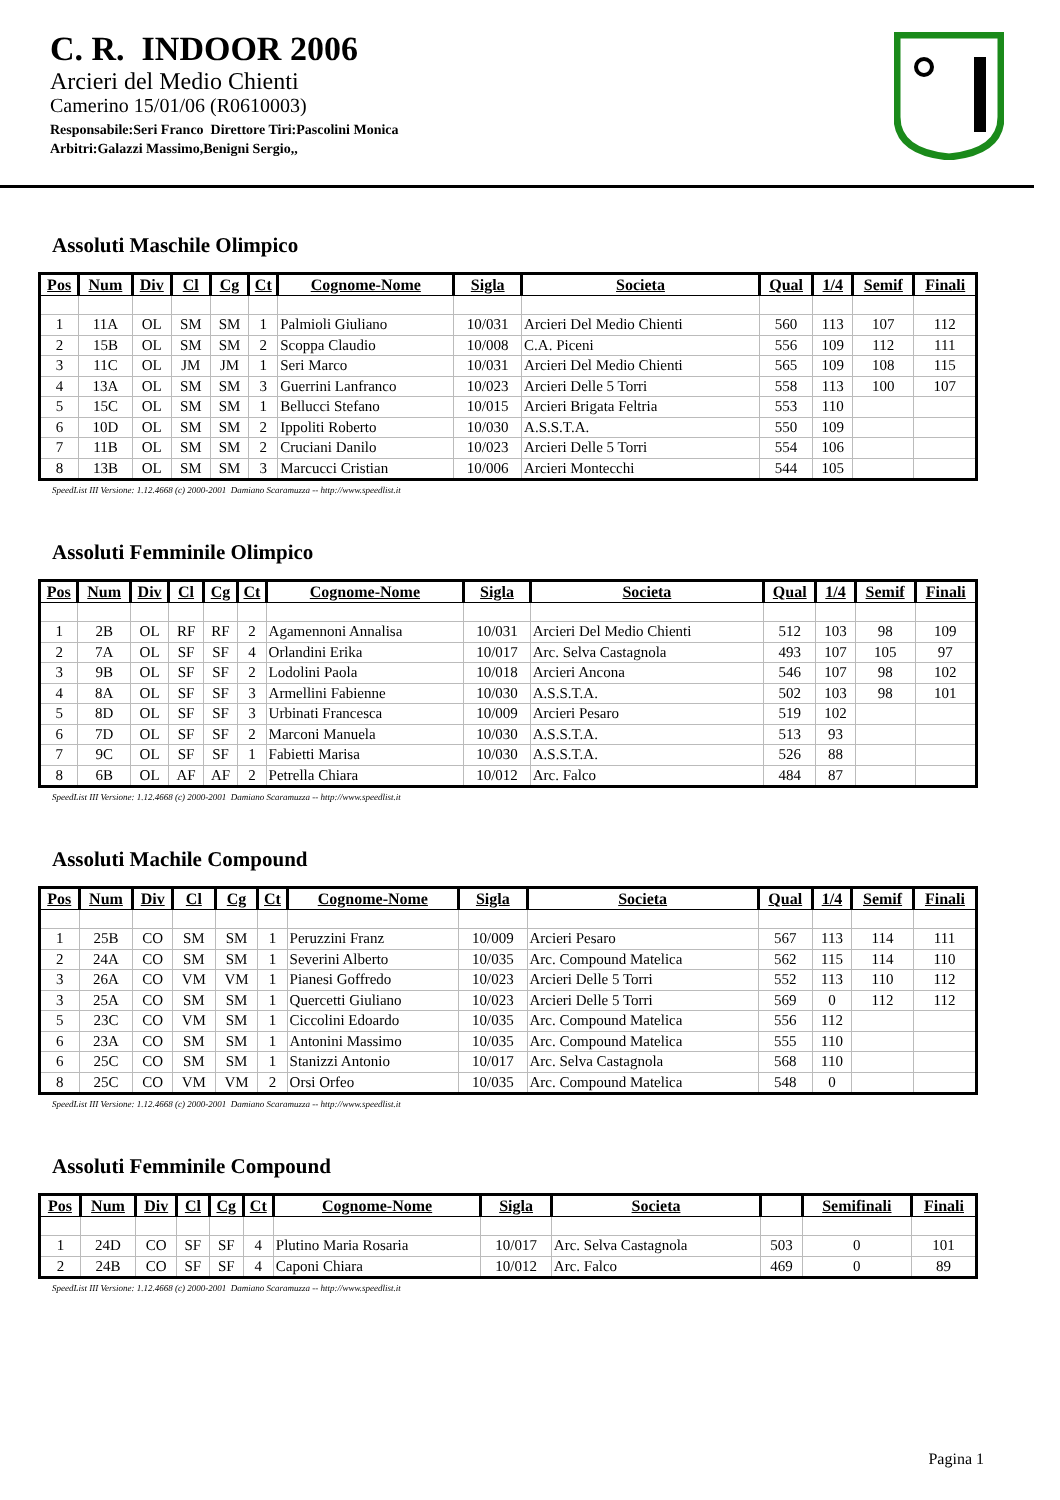C. R. INDOOR 2006
Arcieri del Medio Chienti
Camerino 15/01/06 (R0610003)
Responsabile:Seri Franco Direttore Tiri:Pascolini Monica
Arbitri:Galazzi Massimo,Benigni Sergio,,
Assoluti Maschile Olimpico
| Pos | Num | Div | Cl | Cg | Ct | Cognome-Nome | Sigla | Societa | Qual | 1/4 | Semif | Finali |
| --- | --- | --- | --- | --- | --- | --- | --- | --- | --- | --- | --- | --- |
| 1 | 11A | OL | SM | SM | 1 | Palmioli Giuliano | 10/031 | Arcieri Del Medio Chienti | 560 | 113 | 107 | 112 |
| 2 | 15B | OL | SM | SM | 2 | Scoppa Claudio | 10/008 | C.A. Piceni | 556 | 109 | 112 | 111 |
| 3 | 11C | OL | JM | JM | 1 | Seri Marco | 10/031 | Arcieri Del Medio Chienti | 565 | 109 | 108 | 115 |
| 4 | 13A | OL | SM | SM | 3 | Guerrini Lanfranco | 10/023 | Arcieri Delle 5 Torri | 558 | 113 | 100 | 107 |
| 5 | 15C | OL | SM | SM | 1 | Bellucci Stefano | 10/015 | Arcieri Brigata Feltria | 553 | 110 | | |
| 6 | 10D | OL | SM | SM | 2 | Ippoliti Roberto | 10/030 | A.S.S.T.A. | 550 | 109 | | |
| 7 | 11B | OL | SM | SM | 2 | Cruciani Danilo | 10/023 | Arcieri Delle 5 Torri | 554 | 106 | | |
| 8 | 13B | OL | SM | SM | 3 | Marcucci Cristian | 10/006 | Arcieri Montecchi | 544 | 105 | | |
SpeedList III Versione: 1.12.4668 (c) 2000-2001 Damiano Scaramuzza -- http://www.speedlist.it
Assoluti Femminile Olimpico
| Pos | Num | Div | Cl | Cg | Ct | Cognome-Nome | Sigla | Societa | Qual | 1/4 | Semif | Finali |
| --- | --- | --- | --- | --- | --- | --- | --- | --- | --- | --- | --- | --- |
| 1 | 2B | OL | RF | RF | 2 | Agamennoni Annalisa | 10/031 | Arcieri Del Medio Chienti | 512 | 103 | 98 | 109 |
| 2 | 7A | OL | SF | SF | 4 | Orlandini Erika | 10/017 | Arc. Selva Castagnola | 493 | 107 | 105 | 97 |
| 3 | 9B | OL | SF | SF | 2 | Lodolini Paola | 10/018 | Arcieri Ancona | 546 | 107 | 98 | 102 |
| 4 | 8A | OL | SF | SF | 3 | Armellini Fabienne | 10/030 | A.S.S.T.A. | 502 | 103 | 98 | 101 |
| 5 | 8D | OL | SF | SF | 3 | Urbinati Francesca | 10/009 | Arcieri Pesaro | 519 | 102 | | |
| 6 | 7D | OL | SF | SF | 2 | Marconi Manuela | 10/030 | A.S.S.T.A. | 513 | 93 | | |
| 7 | 9C | OL | SF | SF | 1 | Fabietti Marisa | 10/030 | A.S.S.T.A. | 526 | 88 | | |
| 8 | 6B | OL | AF | AF | 2 | Petrella Chiara | 10/012 | Arc. Falco | 484 | 87 | | |
SpeedList III Versione: 1.12.4668 (c) 2000-2001 Damiano Scaramuzza -- http://www.speedlist.it
Assoluti Machile Compound
| Pos | Num | Div | Cl | Cg | Ct | Cognome-Nome | Sigla | Societa | Qual | 1/4 | Semif | Finali |
| --- | --- | --- | --- | --- | --- | --- | --- | --- | --- | --- | --- | --- |
| 1 | 25B | CO | SM | SM | 1 | Peruzzini Franz | 10/009 | Arcieri Pesaro | 567 | 113 | 114 | 111 |
| 2 | 24A | CO | SM | SM | 1 | Severini Alberto | 10/035 | Arc. Compound Matelica | 562 | 115 | 114 | 110 |
| 3 | 26A | CO | VM | VM | 1 | Pianesi Goffredo | 10/023 | Arcieri Delle 5 Torri | 552 | 113 | 110 | 112 |
| 3 | 25A | CO | SM | SM | 1 | Quercetti Giuliano | 10/023 | Arcieri Delle 5 Torri | 569 | 0 | 112 | 112 |
| 5 | 23C | CO | VM | SM | 1 | Ciccolini Edoardo | 10/035 | Arc. Compound Matelica | 556 | 112 | | |
| 6 | 23A | CO | SM | SM | 1 | Antonini Massimo | 10/035 | Arc. Compound Matelica | 555 | 110 | | |
| 6 | 25C | CO | SM | SM | 1 | Stanizzi Antonio | 10/017 | Arc. Selva Castagnola | 568 | 110 | | |
| 8 | 25C | CO | VM | VM | 2 | Orsi Orfeo | 10/035 | Arc. Compound Matelica | 548 | 0 | | |
SpeedList III Versione: 1.12.4668 (c) 2000-2001 Damiano Scaramuzza -- http://www.speedlist.it
Assoluti Femminile Compound
| Pos | Num | Div | Cl | Cg | Ct | Cognome-Nome | Sigla | Societa | | Semifinali | Finali |
| --- | --- | --- | --- | --- | --- | --- | --- | --- | --- | --- | --- |
| 1 | 24D | CO | SF | SF | 4 | Plutino Maria Rosaria | 10/017 | Arc. Selva Castagnola | 503 | 0 | 101 |
| 2 | 24B | CO | SF | SF | 4 | Caponi Chiara | 10/012 | Arc. Falco | 469 | 0 | 89 |
SpeedList III Versione: 1.12.4668 (c) 2000-2001 Damiano Scaramuzza -- http://www.speedlist.it
Pagina 1